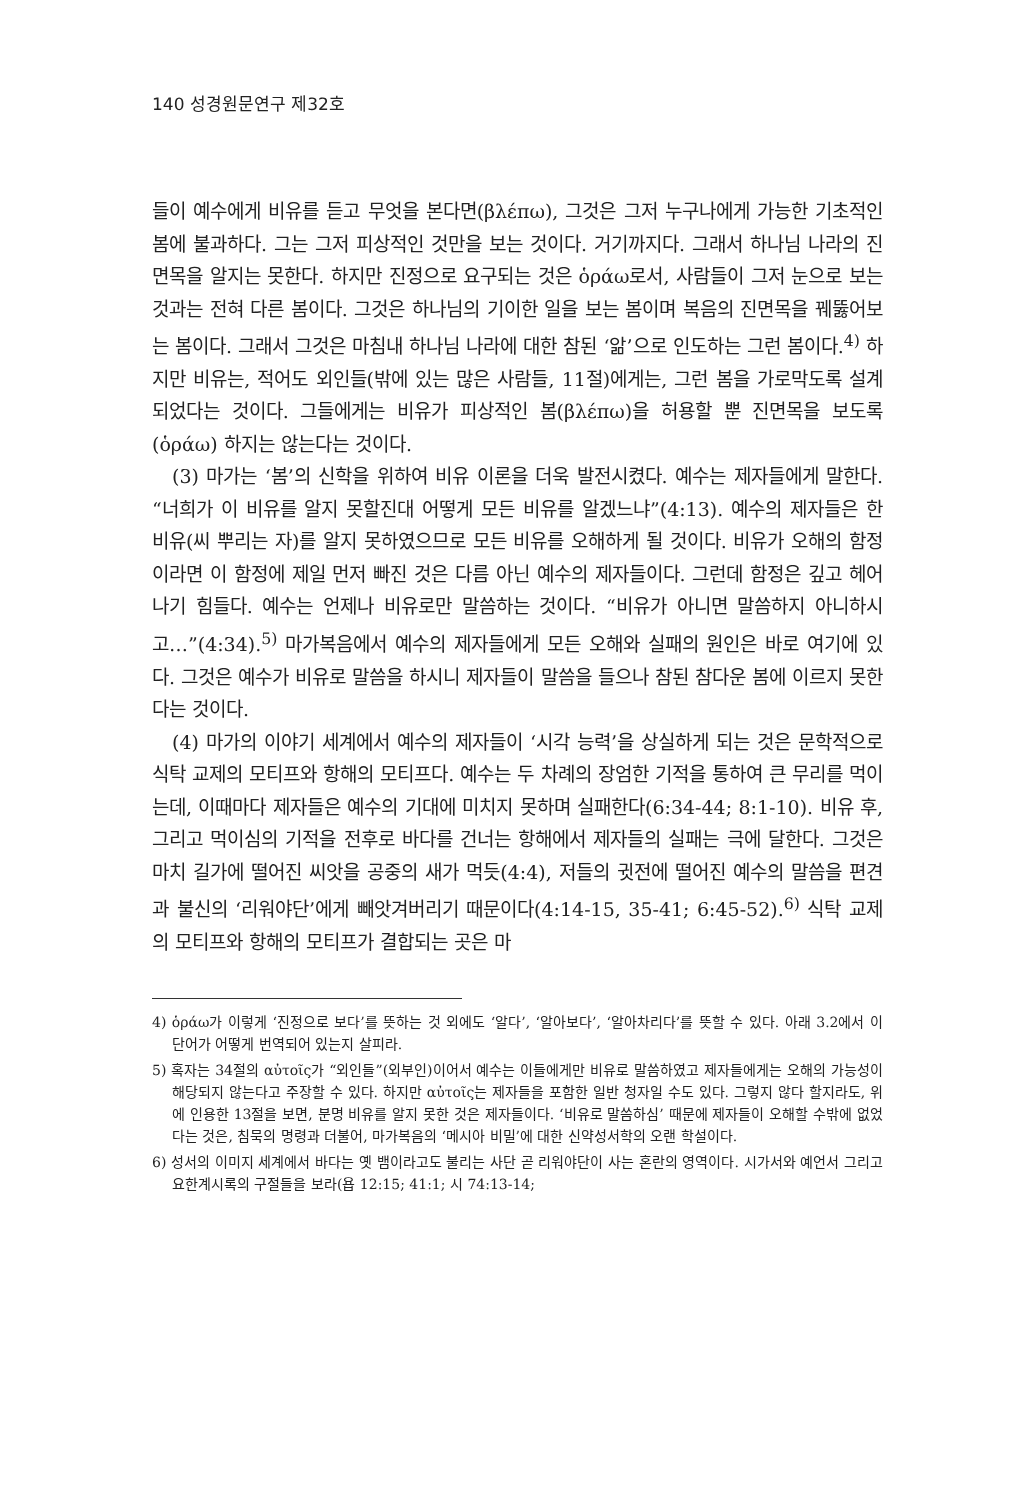140 성경원문연구 제32호
들이 예수에게 비유를 듣고 무엇을 본다면(βλέπω), 그것은 그저 누구나에게 가능한 기초적인 봄에 불과하다. 그는 그저 피상적인 것만을 보는 것이다. 거기까지다. 그래서 하나님 나라의 진면목을 알지는 못한다. 하지만 진정으로 요구되는 것은 ὁράω로서, 사람들이 그저 눈으로 보는 것과는 전혀 다른 봄이다. 그것은 하나님의 기이한 일을 보는 봄이며 복음의 진면목을 꿰뚫어보는 봄이다. 그래서 그것은 마침내 하나님 나라에 대한 참된 ‘앎’으로 인도하는 그런 봄이다.<sup>4)</sup> 하지만 비유는, 적어도 외인들(밖에 있는 많은 사람들, 11절)에게는, 그런 봄을 가로막도록 설계되었다는 것이다. 그들에게는 비유가 피상적인 봄(βλέπω)을 허용할 뿐 진면목을 보도록(ὁράω) 하지는 않는다는 것이다.
(3) 마가는 ‘봄’의 신학을 위하여 비유 이론을 더욱 발전시켰다. 예수는 제자들에게 말한다. “너희가 이 비유를 알지 못할진대 어떻게 모든 비유를 알겠느냐”(4:13). 예수의 제자들은 한 비유(씨 뿌리는 자)를 알지 못하였으므로 모든 비유를 오해하게 될 것이다. 비유가 오해의 함정이라면 이 함정에 제일 먼저 빠진 것은 다름 아닌 예수의 제자들이다. 그런데 함정은 깊고 헤어나기 힘들다. 예수는 언제나 비유로만 말씀하는 것이다. “비유가 아니면 말씀하지 아니하시고…”(4:34).<sup>5)</sup> 마가복음에서 예수의 제자들에게 모든 오해와 실패의 원인은 바로 여기에 있다. 그것은 예수가 비유로 말씀을 하시니 제자들이 말씀을 들으나 참된 참다운 봄에 이르지 못한다는 것이다.
(4) 마가의 이야기 세계에서 예수의 제자들이 ‘시각 능력’을 상실하게 되는 것은 문학적으로 식탁 교제의 모티프와 항해의 모티프다. 예수는 두 차례의 장엄한 기적을 통하여 큰 무리를 먹이는데, 이때마다 제자들은 예수의 기대에 미치지 못하며 실패한다(6:34-44; 8:1-10). 비유 후, 그리고 먹이심의 기적을 전후로 바다를 건너는 항해에서 제자들의 실패는 극에 달한다. 그것은 마치 길가에 떨어진 씨앗을 공중의 새가 먹듯(4:4), 저들의 귓전에 떨어진 예수의 말씀을 편견과 불신의 ‘리워야단’에게 빼앗겨버리기 때문이다(4:14-15, 35-41; 6:45-52).<sup>6)</sup> 식탁 교제의 모티프와 항해의 모티프가 결합되는 곳은 마
4) ὁράω가 이렇게 ‘진정으로 보다’를 뜻하는 것 외에도 ‘알다’, ‘알아보다’, ‘알아차리다’를 뜻할 수 있다. 아래 3.2에서 이 단어가 어떻게 번역되어 있는지 살피라.
5) 혹자는 34절의 αὐτοῖς가 “외인들”(외부인)이어서 예수는 이들에게만 비유로 말씀하였고 제자들에게는 오해의 가능성이 해당되지 않는다고 주장할 수 있다. 하지만 αὐτοῖς는 제자들을 포함한 일반 청자일 수도 있다. 그렇지 않다 할지라도, 위에 인용한 13절을 보면, 분명 비유를 알지 못한 것은 제자들이다. ‘비유로 말씀하심’ 때문에 제자들이 오해할 수밖에 없었다는 것은, 침묵의 명령과 더불어, 마가복음의 ‘메시아 비밀’에 대한 신약성서학의 오랜 학설이다.
6) 성서의 이미지 세계에서 바다는 옛 뱀이라고도 불리는 사단 곧 리워야단이 사는 혼란의 영역이다. 시가서와 예언서 그리고 요한계시록의 구절들을 보라(욥 12:15; 41:1; 시 74:13-14;